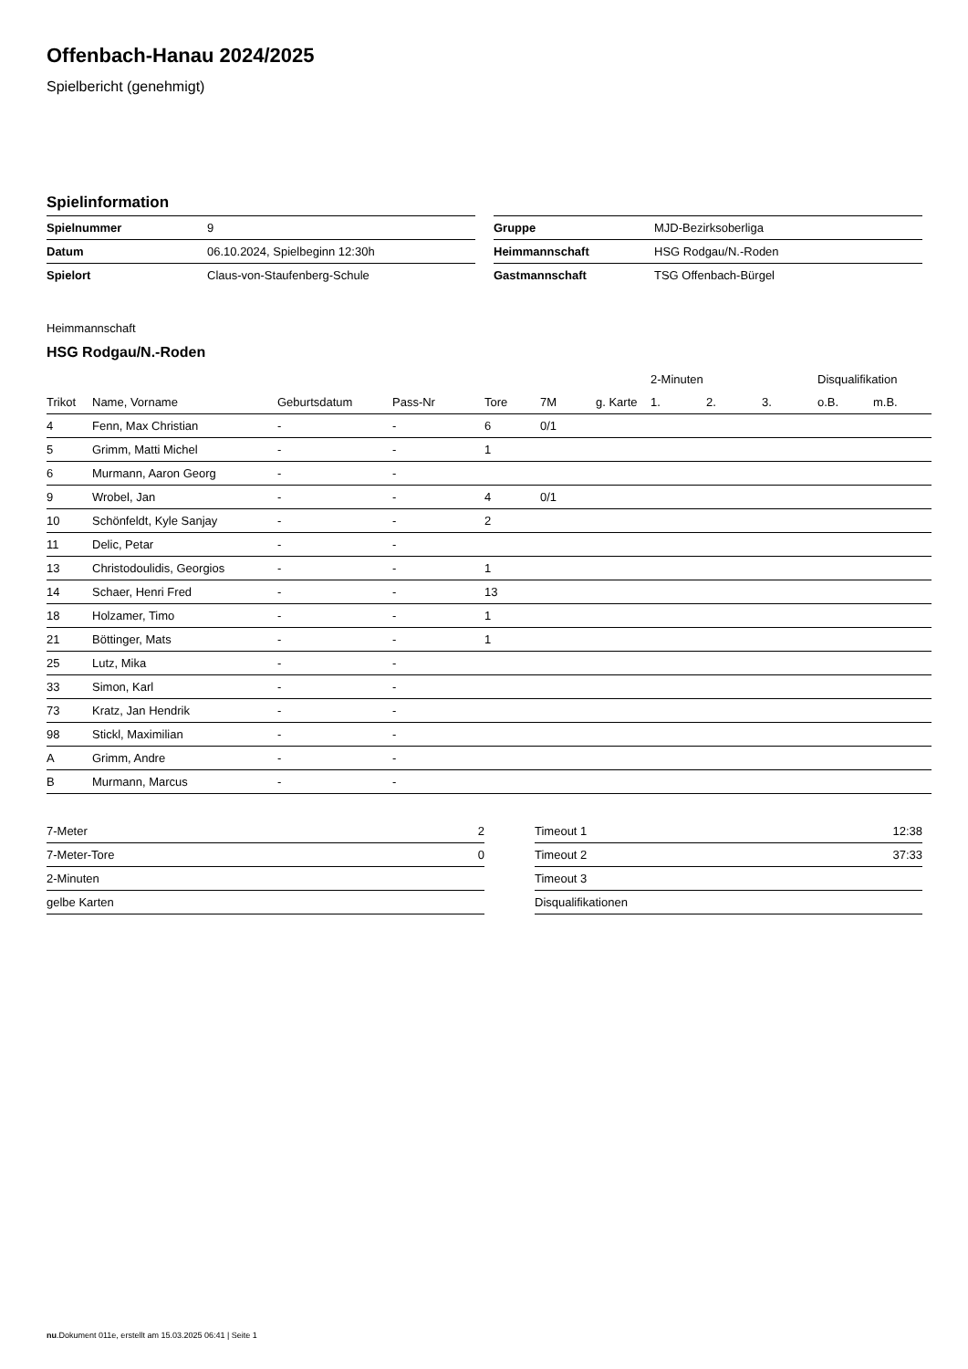Offenbach-Hanau 2024/2025
Spielbericht (genehmigt)
Spielinformation
| Spielnummer | 9 |
| Datum | 06.10.2024, Spielbeginn 12:30h |
| Spielort | Claus-von-Staufenberg-Schule |
| Gruppe | MJD-Bezirksoberliga |
| Heimmannschaft | HSG Rodgau/N.-Roden |
| Gastmannschaft | TSG Offenbach-Bürgel |
Heimmannschaft
HSG Rodgau/N.-Roden
| | | | | | | | 2-Minuten | | | Disqualifikation | |
| --- | --- | --- | --- | --- | --- | --- | --- | --- | --- | --- | --- |
| Trikot | Name, Vorname | Geburtsdatum | Pass-Nr | Tore | 7M | g. Karte | 1. | 2. | 3. | o.B. | m.B. |
| 4 | Fenn, Max Christian | - | - | 6 | 0/1 | | | | | | |
| 5 | Grimm, Matti Michel | - | - | 1 | | | | | | | |
| 6 | Murmann, Aaron Georg | - | - | | | | | | | | |
| 9 | Wrobel, Jan | - | - | 4 | 0/1 | | | | | | |
| 10 | Schönfeldt, Kyle Sanjay | - | - | 2 | | | | | | | |
| 11 | Delic, Petar | - | - | | | | | | | | |
| 13 | Christodoulidis, Georgios | - | - | 1 | | | | | | | |
| 14 | Schaer, Henri Fred | - | - | 13 | | | | | | | |
| 18 | Holzamer, Timo | - | - | 1 | | | | | | | |
| 21 | Böttinger, Mats | - | - | 1 | | | | | | | |
| 25 | Lutz, Mika | - | - | | | | | | | | |
| 33 | Simon, Karl | - | - | | | | | | | | |
| 73 | Kratz, Jan Hendrik | - | - | | | | | | | | |
| 98 | Stickl, Maximilian | - | - | | | | | | | | |
| A | Grimm, Andre | - | - | | | | | | | | |
| B | Murmann, Marcus | - | - | | | | | | | | |
| 7-Meter | 2 |
| 7-Meter-Tore | 0 |
| 2-Minuten | |
| gelbe Karten | |
| Timeout 1 | 12:38 |
| Timeout 2 | 37:33 |
| Timeout 3 | |
| Disqualifikationen | |
nu.Dokument 011e, erstellt am 15.03.2025 06:41 | Seite 1